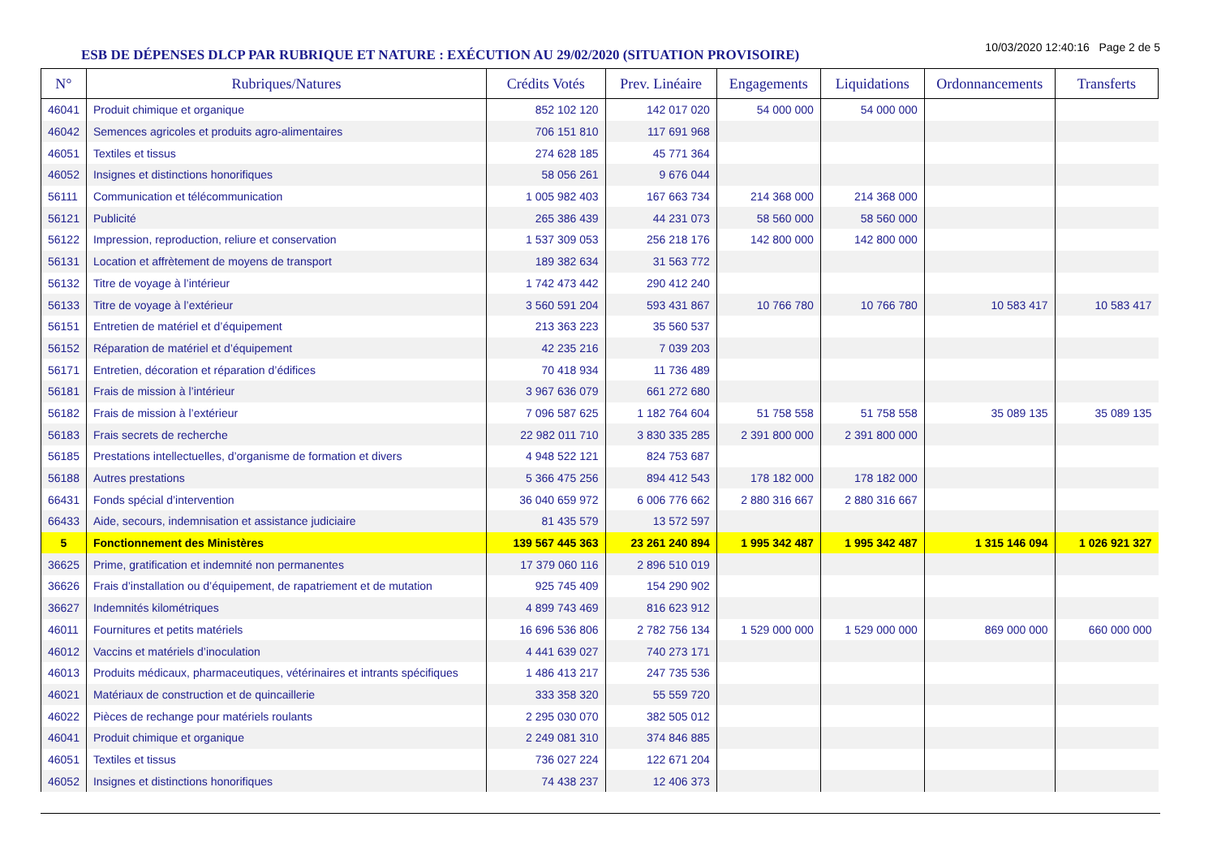ESB DE DÉPENSES DLCP PAR RUBRIQUE ET NATURE : EXÉCUTION AU 29/02/2020 (SITUATION PROVISOIRE)
10/03/2020 12:40:16 Page 2 de 5
| N° | Rubriques/Natures | Crédits Votés | Prev. Linéaire | Engagements | Liquidations | Ordonnancements | Transferts |
| --- | --- | --- | --- | --- | --- | --- | --- |
| 46041 | Produit chimique et organique | 852 102 120 | 142 017 020 | 54 000 000 | 54 000 000 | | |
| 46042 | Semences agricoles et produits agro-alimentaires | 706 151 810 | 117 691 968 | | | | |
| 46051 | Textiles et tissus | 274 628 185 | 45 771 364 | | | | |
| 46052 | Insignes et distinctions honorifiques | 58 056 261 | 9 676 044 | | | | |
| 56111 | Communication et télécommunication | 1 005 982 403 | 167 663 734 | 214 368 000 | 214 368 000 | | |
| 56121 | Publicité | 265 386 439 | 44 231 073 | 58 560 000 | 58 560 000 | | |
| 56122 | Impression, reproduction, reliure et conservation | 1 537 309 053 | 256 218 176 | 142 800 000 | 142 800 000 | | |
| 56131 | Location et affrètement de moyens de transport | 189 382 634 | 31 563 772 | | | | |
| 56132 | Titre de voyage à l’intérieur | 1 742 473 442 | 290 412 240 | | | | |
| 56133 | Titre de voyage à l’extérieur | 3 560 591 204 | 593 431 867 | 10 766 780 | 10 766 780 | 10 583 417 | 10 583 417 |
| 56151 | Entretien de matériel et d’équipement | 213 363 223 | 35 560 537 | | | | |
| 56152 | Réparation de matériel et d’équipement | 42 235 216 | 7 039 203 | | | | |
| 56171 | Entretien, décoration et réparation d’édifices | 70 418 934 | 11 736 489 | | | | |
| 56181 | Frais de mission à l’intérieur | 3 967 636 079 | 661 272 680 | | | | |
| 56182 | Frais de mission à l’extérieur | 7 096 587 625 | 1 182 764 604 | 51 758 558 | 51 758 558 | 35 089 135 | 35 089 135 |
| 56183 | Frais secrets de recherche | 22 982 011 710 | 3 830 335 285 | 2 391 800 000 | 2 391 800 000 | | |
| 56185 | Prestations intellectuelles, d’organisme de formation et divers | 4 948 522 121 | 824 753 687 | | | | |
| 56188 | Autres prestations | 5 366 475 256 | 894 412 543 | 178 182 000 | 178 182 000 | | |
| 66431 | Fonds spécial d’intervention | 36 040 659 972 | 6 006 776 662 | 2 880 316 667 | 2 880 316 667 | | |
| 66433 | Aide, secours, indemnisation et assistance judiciaire | 81 435 579 | 13 572 597 | | | | |
| 5 | Fonctionnement des Ministères | 139 567 445 363 | 23 261 240 894 | 1 995 342 487 | 1 995 342 487 | 1 315 146 094 | 1 026 921 327 |
| 36625 | Prime, gratification et indemnité non permanentes | 17 379 060 116 | 2 896 510 019 | | | | |
| 36626 | Frais d’installation ou d’équipement, de rapatriement et de mutation | 925 745 409 | 154 290 902 | | | | |
| 36627 | Indemnités kilométriques | 4 899 743 469 | 816 623 912 | | | | |
| 46011 | Fournitures et petits matériels | 16 696 536 806 | 2 782 756 134 | 1 529 000 000 | 1 529 000 000 | 869 000 000 | 660 000 000 |
| 46012 | Vaccins et matériels d’inoculation | 4 441 639 027 | 740 273 171 | | | | |
| 46013 | Produits médicaux, pharmaceutiques, vétérinaires et intrants spécifiques | 1 486 413 217 | 247 735 536 | | | | |
| 46021 | Matériaux de construction et de quincaillerie | 333 358 320 | 55 559 720 | | | | |
| 46022 | Pièces de rechange pour matériels roulants | 2 295 030 070 | 382 505 012 | | | | |
| 46041 | Produit chimique et organique | 2 249 081 310 | 374 846 885 | | | | |
| 46051 | Textiles et tissus | 736 027 224 | 122 671 204 | | | | |
| 46052 | Insignes et distinctions honorifiques | 74 438 237 | 12 406 373 | | | | |